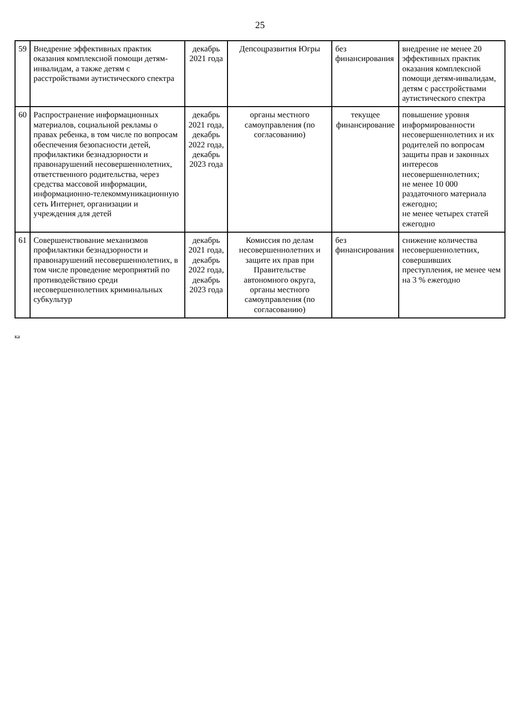25
| 59 | Внедрение эффективных практик оказания комплексной помощи детям-инвалидам, а также детям с расстройствами аутистического спектра | декабрь 2021 года | Депсоцразвития Югры | без финансирования | внедрение не менее 20 эффективных практик оказания комплексной помощи детям-инвалидам, детям с расстройствами аутистического спектра |
| 60 | Распространение информационных материалов, социальной рекламы о правах ребенка, в том числе по вопросам обеспечения безопасности детей, профилактики безнадзорности и правонарушений несовершеннолетних, ответственного родительства, через средства массовой информации, информационно-телекоммуникационную сеть Интернет, организации и учреждения для детей | декабрь 2021 года, декабрь 2022 года, декабрь 2023 года | органы местного самоуправления (по согласованию) | текущее финансирование | повышение уровня информированности несовершеннолетних и их родителей по вопросам защиты прав и законных интересов несовершеннолетних; не менее 10 000 раздаточного материала ежегодно; не менее четырех статей ежегодно |
| 61 | Совершенствование механизмов профилактики безнадзорности и правонарушений несовершеннолетних, в том числе проведение мероприятий по противодействию среди несовершеннолетних криминальных субкультур | декабрь 2021 года, декабрь 2022 года, декабрь 2023 года | Комиссия по делам несовершеннолетних и защите их прав при Правительстве автономного округа, органы местного самоуправления (по согласованию) | без финансирования | снижение количества несовершеннолетних, совершивших преступления, не менее чем на 3 % ежегодно |
ка